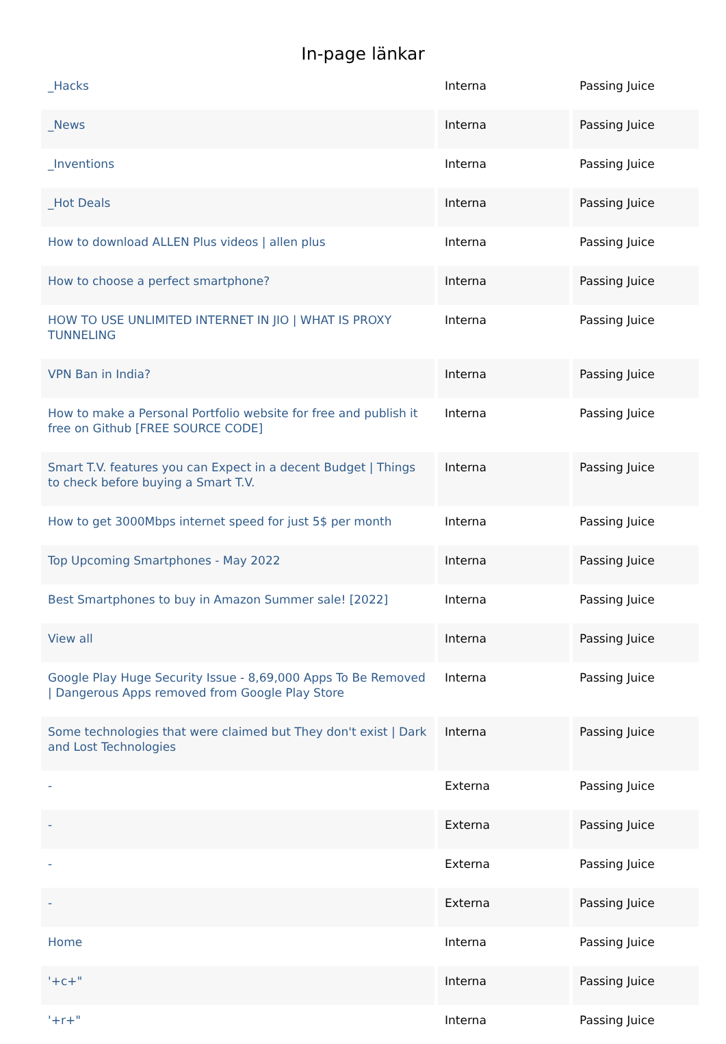In-page länkar
| _Hacks | Interna | Passing Juice |
| _News | Interna | Passing Juice |
| _Inventions | Interna | Passing Juice |
| _Hot Deals | Interna | Passing Juice |
| How to download ALLEN Plus videos / allen plus | Interna | Passing Juice |
| How to choose a perfect smartphone? | Interna | Passing Juice |
| HOW TO USE UNLIMITED INTERNET IN JIO / WHAT IS PROXY TUNNELING | Interna | Passing Juice |
| VPN Ban in India? | Interna | Passing Juice |
| How to make a Personal Portfolio website for free and publish it free on Github [FREE SOURCE CODE] | Interna | Passing Juice |
| Smart T.V. features you can Expect in a decent Budget / Things to check before buying a Smart T.V. | Interna | Passing Juice |
| How to get 3000Mbps internet speed for just 5$ per month | Interna | Passing Juice |
| Top Upcoming Smartphones - May 2022 | Interna | Passing Juice |
| Best Smartphones to buy in Amazon Summer sale! [2022] | Interna | Passing Juice |
| View all | Interna | Passing Juice |
| Google Play Huge Security Issue - 8,69,000 Apps To Be Removed / Dangerous Apps removed from Google Play Store | Interna | Passing Juice |
| Some technologies that were claimed but They don't exist / Dark and Lost Technologies | Interna | Passing Juice |
| - | Externa | Passing Juice |
| - | Externa | Passing Juice |
| - | Externa | Passing Juice |
| - | Externa | Passing Juice |
| Home | Interna | Passing Juice |
| '+c+" | Interna | Passing Juice |
| '+r+" | Interna | Passing Juice |